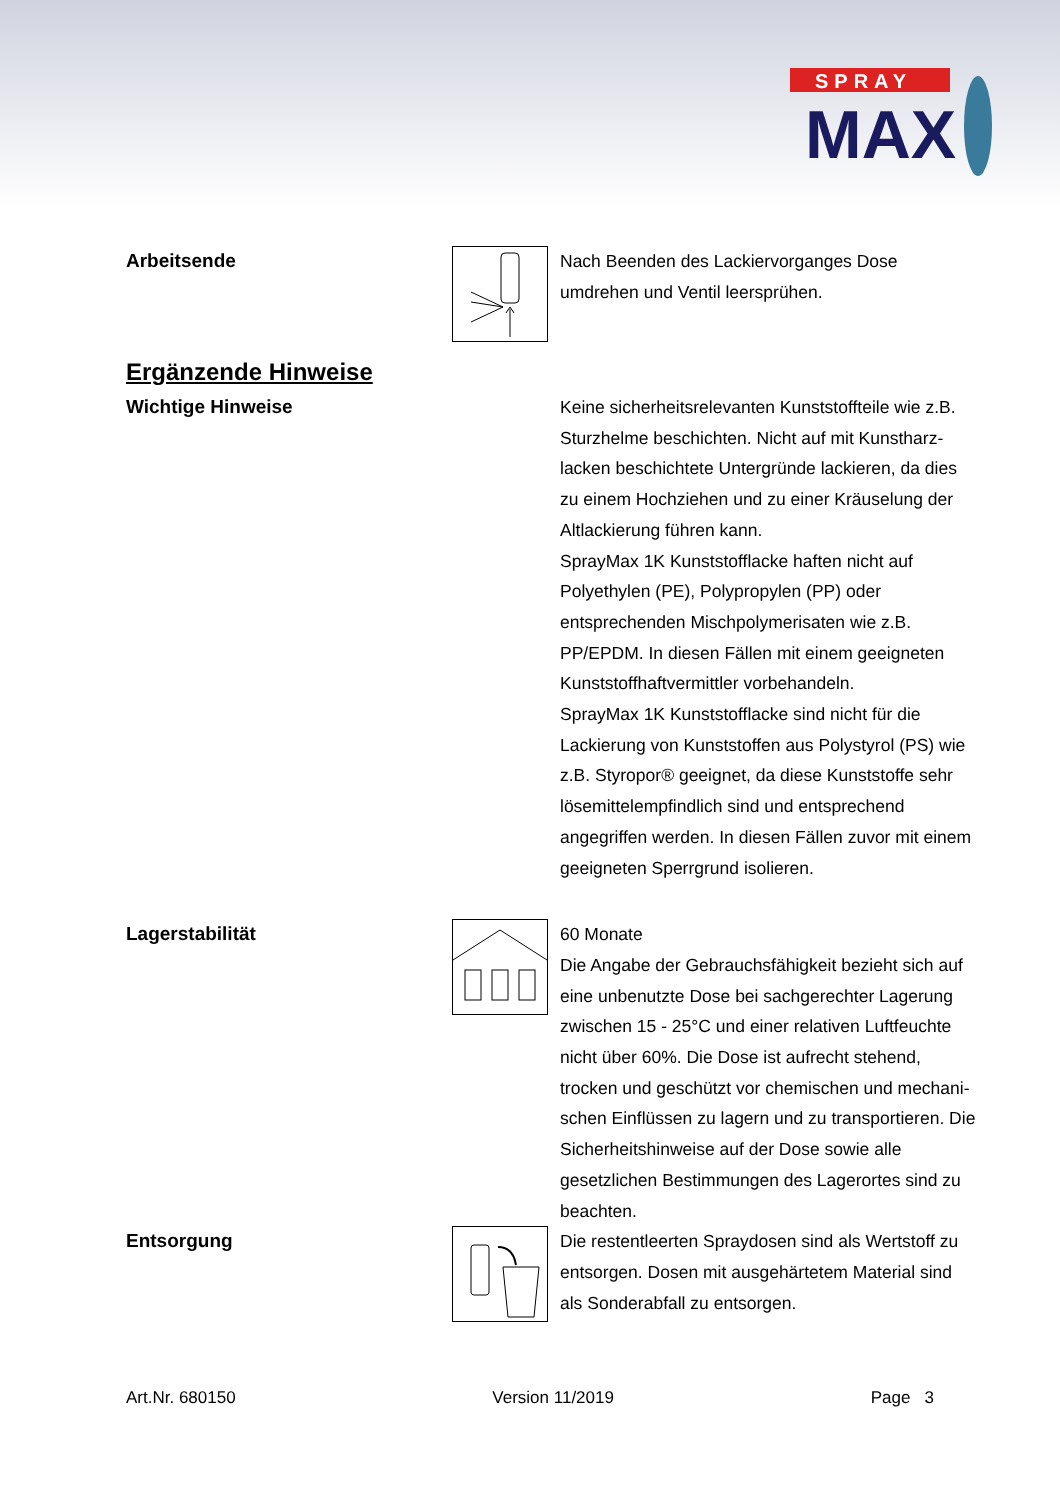SPRAY
MAX
Arbeitsende
Nach Beenden des Lackiervorganges Dose umdrehen und Ventil leersprühen.
Ergänzende Hinweise
Wichtige Hinweise
Keine sicherheitsrelevanten Kunststoffteile wie z.B. Sturzhelme beschichten. Nicht auf mit Kunstharz-lacken beschichtete Untergründe lackieren, da dies zu einem Hochziehen und zu einer Kräuselung der Altlackierung führen kann.
SprayMax 1K Kunststofflacke haften nicht auf Polyethylen (PE), Polypropylen (PP) oder entsprechenden Mischpolymerisaten wie z.B. PP/EPDM. In diesen Fällen mit einem geeigneten Kunststoffhaftvermittler vorbehandeln.
SprayMax 1K Kunststofflacke sind nicht für die Lackierung von Kunststoffen aus Polystyrol (PS) wie z.B. Styropor® geeignet, da diese Kunststoffe sehr lösemittelempfindlich sind und entsprechend angegriffen werden. In diesen Fällen zuvor mit einem geeigneten Sperrgrund isolieren.
Lagerstabilität
60 Monate
Die Angabe der Gebrauchsfähigkeit bezieht sich auf eine unbenutzte Dose bei sachgerechter Lagerung zwischen 15 - 25°C und einer relativen Luftfeuchte nicht über 60%. Die Dose ist aufrecht stehend, trocken und geschützt vor chemischen und mechani-schen Einflüssen zu lagern und zu transportieren. Die Sicherheitshinweise auf der Dose sowie alle gesetzlichen Bestimmungen des Lagerortes sind zu beachten.
Entsorgung
Die restentleerten Spraydosen sind als Wertstoff zu entsorgen. Dosen mit ausgehärtetem Material sind als Sonderabfall zu entsorgen.
Art.Nr. 680150 Version 11/2019 Page 3